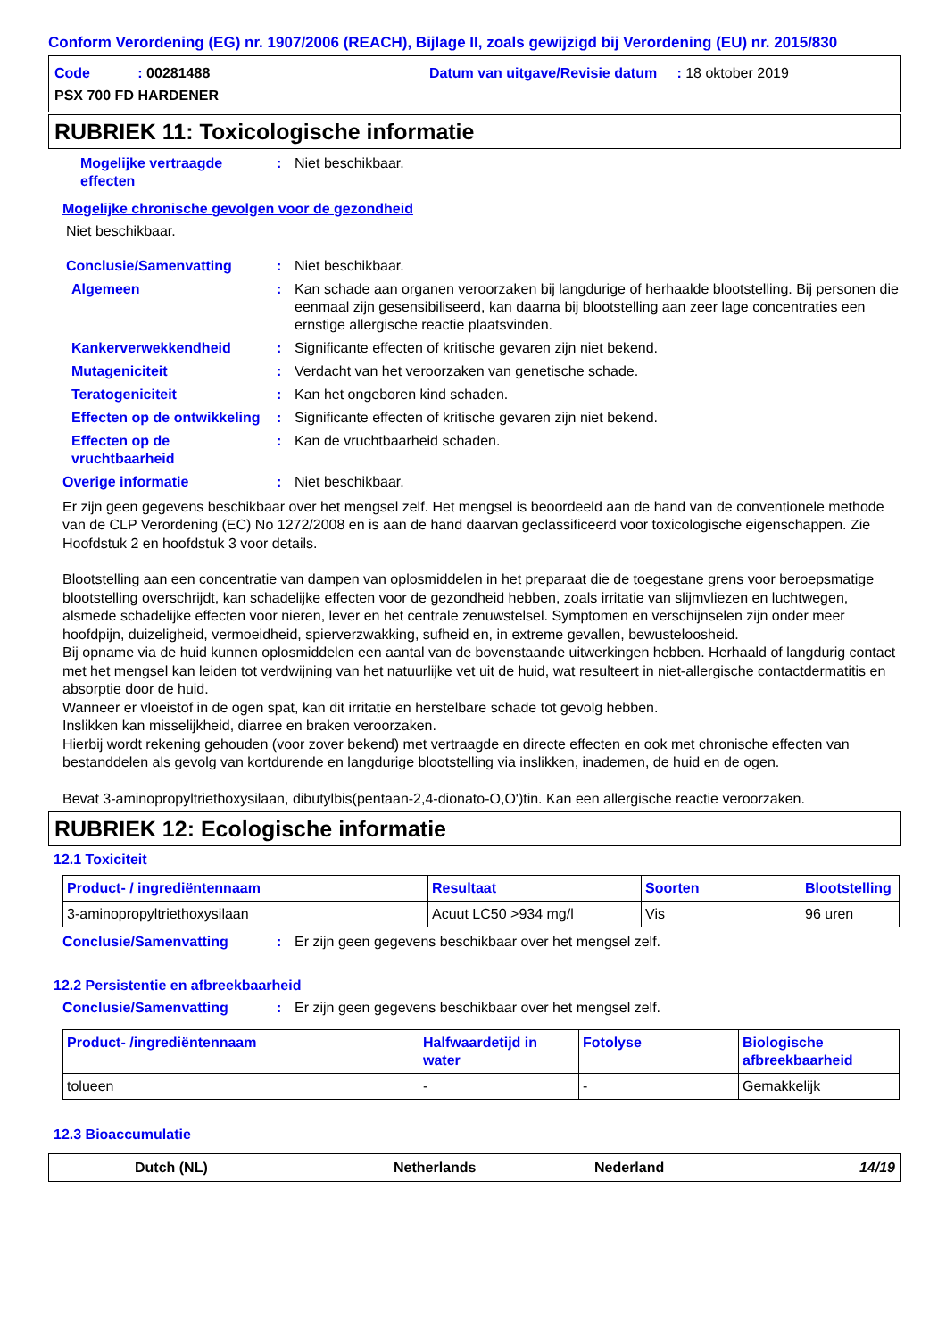Conform Verordening (EG) nr. 1907/2006 (REACH), Bijlage II, zoals gewijzigd bij Verordening (EU) nr. 2015/830
Code : 00281488 Datum van uitgave/Revisie datum : 18 oktober 2019
PSX 700 FD HARDENER
RUBRIEK 11: Toxicologische informatie
Mogelijke vertraagde effecten
: Niet beschikbaar.
Mogelijke chronische gevolgen voor de gezondheid
Niet beschikbaar.
Conclusie/Samenvatting : Niet beschikbaar.
Algemeen : Kan schade aan organen veroorzaken bij langdurige of herhaalde blootstelling. Bij personen die eenmaal zijn gesensibiliseerd, kan daarna bij blootstelling aan zeer lage concentraties een ernstige allergische reactie plaatsvinden.
Kankerverwekkendheid : Significante effecten of kritische gevaren zijn niet bekend.
Mutageniciteit : Verdacht van het veroorzaken van genetische schade.
Teratogeniciteit : Kan het ongeboren kind schaden.
Effecten op de ontwikkeling
: Significante effecten of kritische gevaren zijn niet bekend.
Effecten op de vruchtbaarheid
: Kan de vruchtbaarheid schaden.
Overige informatie : Niet beschikbaar.
Er zijn geen gegevens beschikbaar over het mengsel zelf. Het mengsel is beoordeeld aan de hand van de conventionele methode van de CLP Verordening (EC) No 1272/2008 en is aan de hand daarvan geclassificeerd voor toxicologische eigenschappen. Zie Hoofdstuk 2 en hoofdstuk 3 voor details.
Blootstelling aan een concentratie van dampen van oplosmiddelen in het preparaat die de toegestane grens voor beroepsmatige blootstelling overschrijdt, kan schadelijke effecten voor de gezondheid hebben, zoals irritatie van slijmvliezen en luchtwegen, alsmede schadelijke effecten voor nieren, lever en het centrale zenuwstelsel. Symptomen en verschijnselen zijn onder meer hoofdpijn, duizeligheid, vermoeidheid, spierverzwakking, sufheid en, in extreme gevallen, bewusteloosheid.
Bij opname via de huid kunnen oplosmiddelen een aantal van de bovenstaande uitwerkingen hebben. Herhaald of langdurig contact met het mengsel kan leiden tot verdwijning van het natuurlijke vet uit de huid, wat resulteert in niet-allergische contactdermatitis en absorptie door de huid.
Wanneer er vloeistof in de ogen spat, kan dit irritatie en herstelbare schade tot gevolg hebben.
Inslikken kan misselijkheid, diarree en braken veroorzaken.
Hierbij wordt rekening gehouden (voor zover bekend) met vertraagde en directe effecten en ook met chronische effecten van bestanddelen als gevolg van kortdurende en langdurige blootstelling via inslikken, inademen, de huid en de ogen.
Bevat 3-aminopropyltriethoxysilaan, dibutylbis(pentaan-2,4-dionato-O,O')tin. Kan een allergische reactie veroorzaken.
RUBRIEK 12: Ecologische informatie
12.1 Toxiciteit
| Product- / ingrediëntennaam | Resultaat | Soorten | Blootstelling |
| --- | --- | --- | --- |
| 3-aminopropyltriethoxysilaan | Acuut LC50 >934 mg/l | Vis | 96 uren |
Conclusie/Samenvatting : Er zijn geen gegevens beschikbaar over het mengsel zelf.
12.2 Persistentie en afbreekbaarheid
Conclusie/Samenvatting : Er zijn geen gegevens beschikbaar over het mengsel zelf.
| Product- /ingrediëntennaam | Halfwaardetijd in water | Fotolyse | Biologische afbreekbaarheid |
| --- | --- | --- | --- |
| tolueen | - | - | Gemakkelijk |
12.3 Bioaccumulatie
Dutch (NL) Netherlands Nederland 14/19